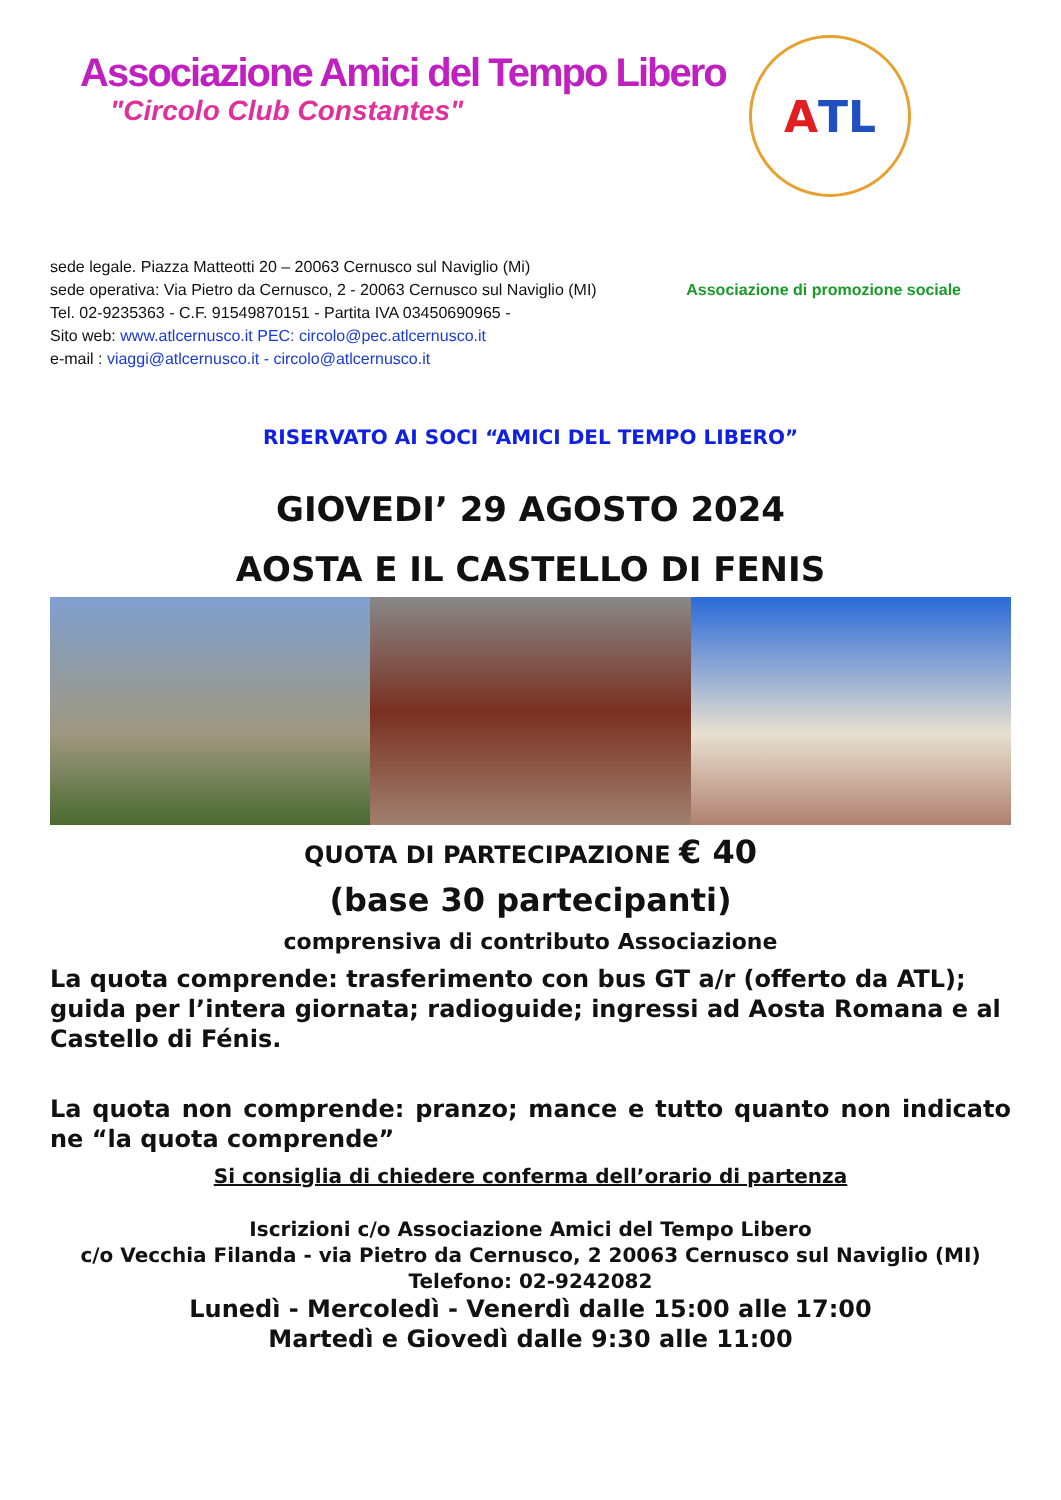Associazione Amici del Tempo Libero
"Circolo Club Constantes"
A TL
sede legale. Piazza Matteotti 20 – 20063 Cernusco sul Naviglio (Mi)
sede operativa: Via Pietro da Cernusco, 2 - 20063 Cernusco sul Naviglio (MI)
Tel. 02-9235363 - C.F. 91549870151 - Partita IVA 03450690965 -
Sito web: www.atlcernusco.it PEC: circolo@pec.atlcernusco.it
e-mail : viaggi@atlcernusco.it - circolo@atlcernusco.it
Associazione di promozione sociale
RISERVATO AI SOCI “AMICI DEL TEMPO LIBERO”
GIOVEDI’ 29 AGOSTO 2024
AOSTA E IL CASTELLO DI FENIS
QUOTA DI PARTECIPAZIONE € 40
(base 30 partecipanti)
comprensiva di contributo Associazione
La quota comprende: trasferimento con bus GT a/r (offerto da ATL); guida per l’intera giornata; radioguide; ingressi ad Aosta Romana e al Castello di Fénis.
La quota non comprende: pranzo; mance e tutto quanto non indicato ne “la quota comprende”
Si consiglia di chiedere conferma dell’orario di partenza
Iscrizioni c/o Associazione Amici del Tempo Libero
c/o Vecchia Filanda - via Pietro da Cernusco, 2 20063 Cernusco sul Naviglio (MI)
Telefono: 02-9242082
Lunedì - Mercoledì - Venerdì dalle 15:00 alle 17:00
Martedì e Giovedì dalle 9:30 alle 11:00